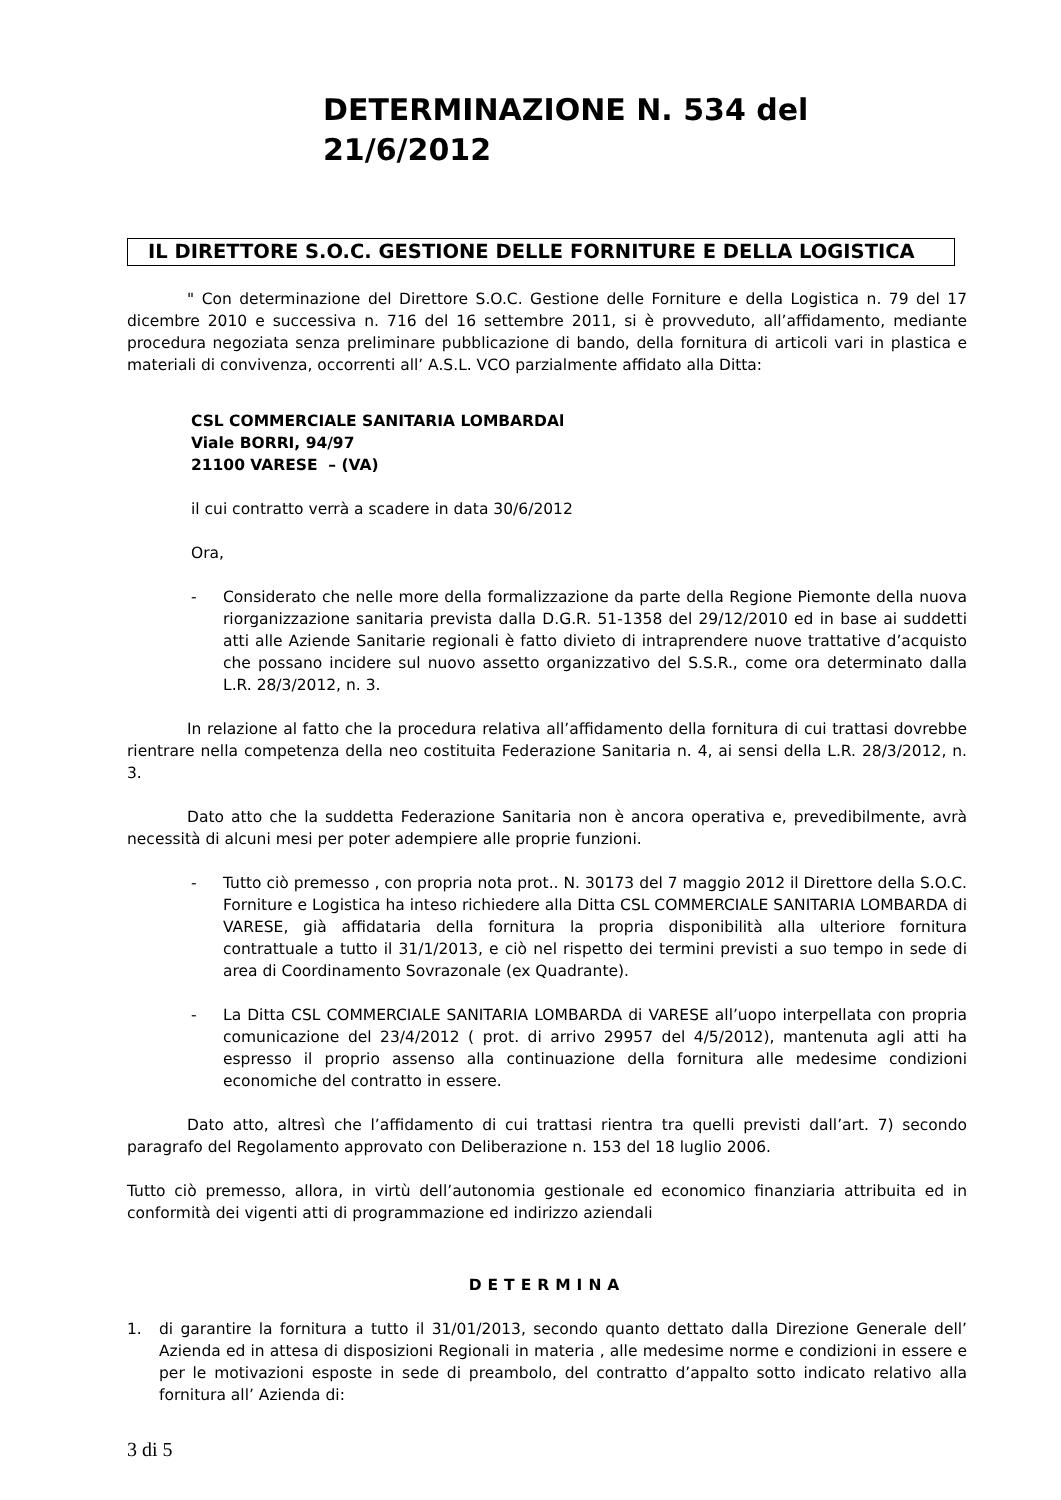DETERMINAZIONE N. 534 del 21/6/2012
IL DIRETTORE S.O.C. GESTIONE DELLE FORNITURE E DELLA LOGISTICA
" Con determinazione del Direttore S.O.C. Gestione delle Forniture e della Logistica n. 79 del 17 dicembre 2010 e successiva n. 716 del 16 settembre 2011, si è provveduto, all’affidamento, mediante procedura negoziata senza preliminare pubblicazione di bando, della fornitura di articoli vari in plastica e materiali di convivenza, occorrenti all’ A.S.L. VCO parzialmente affidato alla Ditta:
CSL COMMERCIALE SANITARIA LOMBARDAl
Viale BORRI, 94/97
21100 VARESE – (VA)
il cui contratto verrà a scadere in data 30/6/2012
Ora,
- Considerato che nelle more della formalizzazione da parte della Regione Piemonte della nuova riorganizzazione sanitaria prevista dalla D.G.R. 51-1358 del 29/12/2010 ed in base ai suddetti atti alle Aziende Sanitarie regionali è fatto divieto di intraprendere nuove trattative d’acquisto che possano incidere sul nuovo assetto organizzativo del S.S.R., come ora determinato dalla L.R. 28/3/2012, n. 3.
In relazione al fatto che la procedura relativa all’affidamento della fornitura di cui trattasi dovrebbe rientrare nella competenza della neo costituita Federazione Sanitaria n. 4, ai sensi della L.R. 28/3/2012, n. 3.
Dato atto che la suddetta Federazione Sanitaria non è ancora operativa e, prevedibilmente, avrà necessità di alcuni mesi per poter adempiere alle proprie funzioni.
- Tutto ciò premesso , con propria nota prot.. N. 30173 del 7 maggio 2012 il Direttore della S.O.C. Forniture e Logistica ha inteso richiedere alla Ditta CSL COMMERCIALE SANITARIA LOMBARDA di VARESE, già affidataria della fornitura la propria disponibilità alla ulteriore fornitura contrattuale a tutto il 31/1/2013, e ciò nel rispetto dei termini previsti a suo tempo in sede di area di Coordinamento Sovrazonale (ex Quadrante).
- La Ditta CSL COMMERCIALE SANITARIA LOMBARDA di VARESE all’uopo interpellata con propria comunicazione del 23/4/2012 ( prot. di arrivo 29957 del 4/5/2012), mantenuta agli atti ha espresso il proprio assenso alla continuazione della fornitura alle medesime condizioni economiche del contratto in essere.
Dato atto, altresì che l’affidamento di cui trattasi rientra tra quelli previsti dall’art. 7) secondo paragrafo del Regolamento approvato con Deliberazione n. 153 del 18 luglio 2006.
Tutto ciò premesso, allora, in virtù dell’autonomia gestionale ed economico finanziaria attribuita ed in conformità dei vigenti atti di programmazione ed indirizzo aziendali
DETERMINA
1. di garantire la fornitura a tutto il 31/01/2013, secondo quanto dettato dalla Direzione Generale dell’ Azienda ed in attesa di disposizioni Regionali in materia , alle medesime norme e condizioni in essere e per le motivazioni esposte in sede di preambolo, del contratto d’appalto sotto indicato relativo alla fornitura all’ Azienda di:
3 di 5